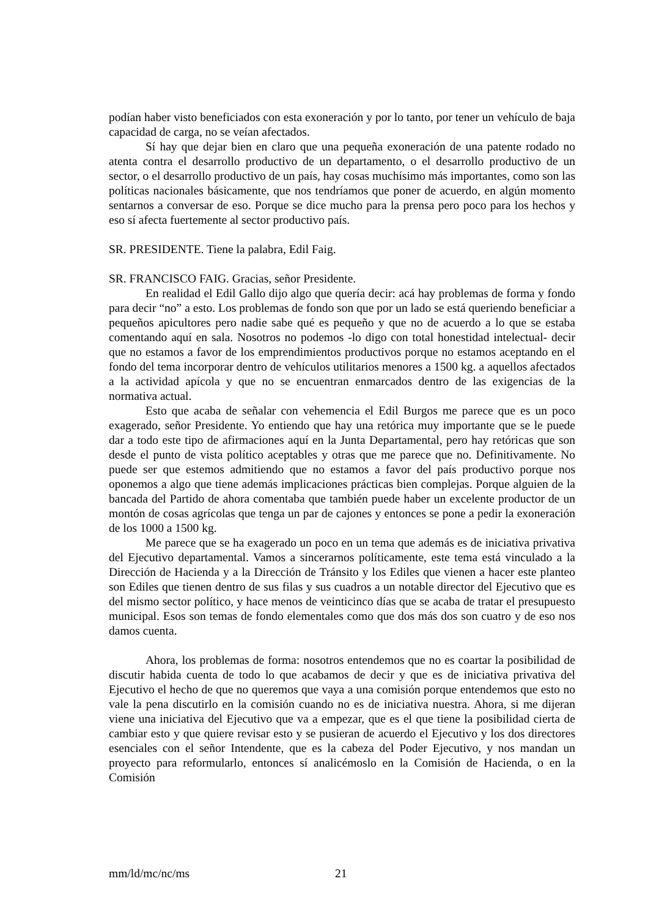podían haber visto beneficiados con esta exoneración y por lo tanto, por tener un vehículo de baja capacidad de carga, no se veían afectados.
Sí hay que dejar bien en claro que una pequeña exoneración de una patente rodado no atenta contra el desarrollo productivo de un departamento, o el desarrollo productivo de un sector, o el desarrollo productivo de un país, hay cosas muchísimo más importantes, como son las políticas nacionales básicamente, que nos tendríamos que poner de acuerdo, en algún momento sentarnos a conversar de eso. Porque se dice mucho para la prensa pero poco para los hechos y eso sí afecta fuertemente al sector productivo país.
SR. PRESIDENTE. Tiene la palabra, Edil Faig.
SR. FRANCISCO FAIG. Gracias, señor Presidente.
En realidad el Edil Gallo dijo algo que quería decir: acá hay problemas de forma y fondo para decir “no” a esto. Los problemas de fondo son que por un lado se está queriendo beneficiar a pequeños apicultores pero nadie sabe qué es pequeño y que no de acuerdo a lo que se estaba comentando aquí en sala. Nosotros no podemos -lo digo con total honestidad intelectual- decir que no estamos a favor de los emprendimientos productivos porque no estamos aceptando en el fondo del tema incorporar dentro de vehículos utilitarios menores a 1500 kg. a aquellos afectados a la actividad apícola y que no se encuentran enmarcados dentro de las exigencias de la normativa actual.
Esto que acaba de señalar con vehemencia el Edil Burgos me parece que es un poco exagerado, señor Presidente. Yo entiendo que hay una retórica muy importante que se le puede dar a todo este tipo de afirmaciones aquí en la Junta Departamental, pero hay retóricas que son desde el punto de vista político aceptables y otras que me parece que no. Definitivamente. No puede ser que estemos admitiendo que no estamos a favor del país productivo porque nos oponemos a algo que tiene además implicaciones prácticas bien complejas. Porque alguien de la bancada del Partido de ahora comentaba que también puede haber un excelente productor de un montón de cosas agrícolas que tenga un par de cajones y entonces se pone a pedir la exoneración de los 1000 a 1500 kg.
Me parece que se ha exagerado un poco en un tema que además es de iniciativa privativa del Ejecutivo departamental. Vamos a sincerarnos políticamente, este tema está vinculado a la Dirección de Hacienda y a la Dirección de Tránsito y los Ediles que vienen a hacer este planteo son Ediles que tienen dentro de sus filas y sus cuadros a un notable director del Ejecutivo que es del mismo sector político, y hace menos de veinticinco días que se acaba de tratar el presupuesto municipal. Esos son temas de fondo elementales como que dos más dos son cuatro y de eso nos damos cuenta.
Ahora, los problemas de forma: nosotros entendemos que no es coartar la posibilidad de discutir habida cuenta de todo lo que acabamos de decir y que es de iniciativa privativa del Ejecutivo el hecho de que no queremos que vaya a una comisión porque entendemos que esto no vale la pena discutirlo en la comisión cuando no es de iniciativa nuestra. Ahora, si me dijeran viene una iniciativa del Ejecutivo que va a empezar, que es el que tiene la posibilidad cierta de cambiar esto y que quiere revisar esto y se pusieran de acuerdo el Ejecutivo y los dos directores esenciales con el señor Intendente, que es la cabeza del Poder Ejecutivo, y nos mandan un proyecto para reformularlo, entonces sí analicémoslo en la Comisión de Hacienda, o en la Comisión
mm/ld/mc/nc/ms 21